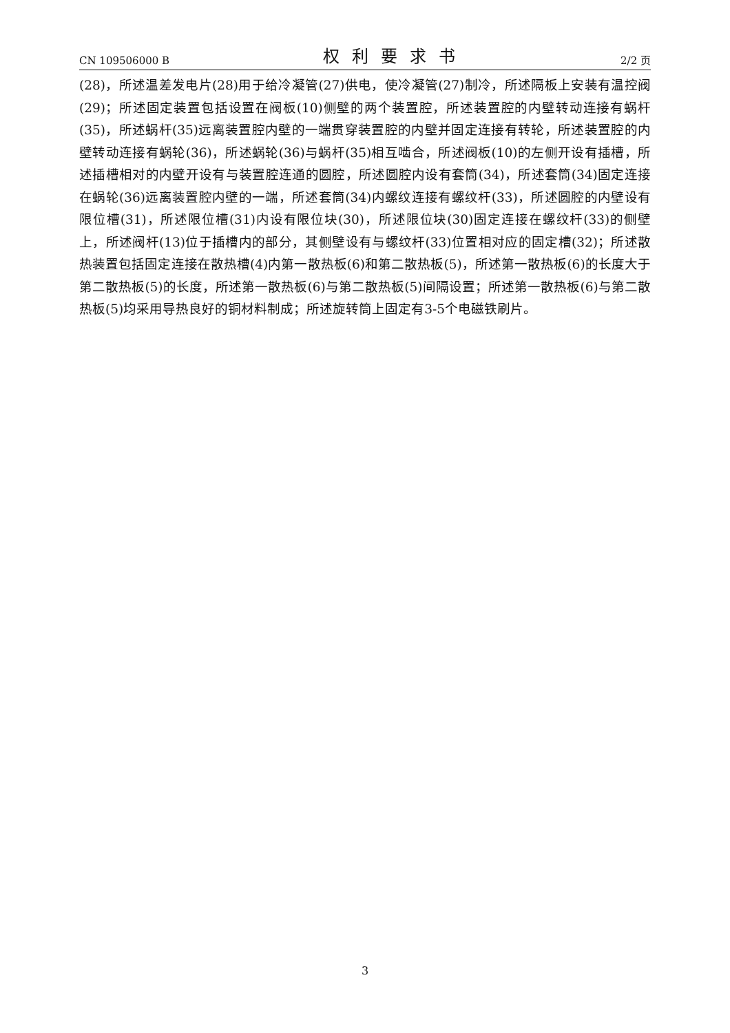CN 109506000 B 权利要求书 2/2 页
(28)，所述温差发电片(28)用于给冷凝管(27)供电，使冷凝管(27)制冷，所述隔板上安装有温控阀(29)；所述固定装置包括设置在阀板(10)侧壁的两个装置腔，所述装置腔的内壁转动连接有蜗杆(35)，所述蜗杆(35)远离装置腔内壁的一端贯穿装置腔的内壁并固定连接有转轮，所述装置腔的内壁转动连接有蜗轮(36)，所述蜗轮(36)与蜗杆(35)相互啮合，所述阀板(10)的左侧开设有插槽，所述插槽相对的内壁开设有与装置腔连通的圆腔，所述圆腔内设有套筒(34)，所述套筒(34)固定连接在蜗轮(36)远离装置腔内壁的一端，所述套筒(34)内螺纹连接有螺纹杆(33)，所述圆腔的内壁设有限位槽(31)，所述限位槽(31)内设有限位块(30)，所述限位块(30)固定连接在螺纹杆(33)的侧壁上，所述阀杆(13)位于插槽内的部分，其侧壁设有与螺纹杆(33)位置相对应的固定槽(32)；所述散热装置包括固定连接在散热槽(4)内第一散热板(6)和第二散热板(5)，所述第一散热板(6)的长度大于第二散热板(5)的长度，所述第一散热板(6)与第二散热板(5)间隔设置；所述第一散热板(6)与第二散热板(5)均采用导热良好的铜材料制成；所述旋转筒上固定有3-5个电磁铁刷片。
3